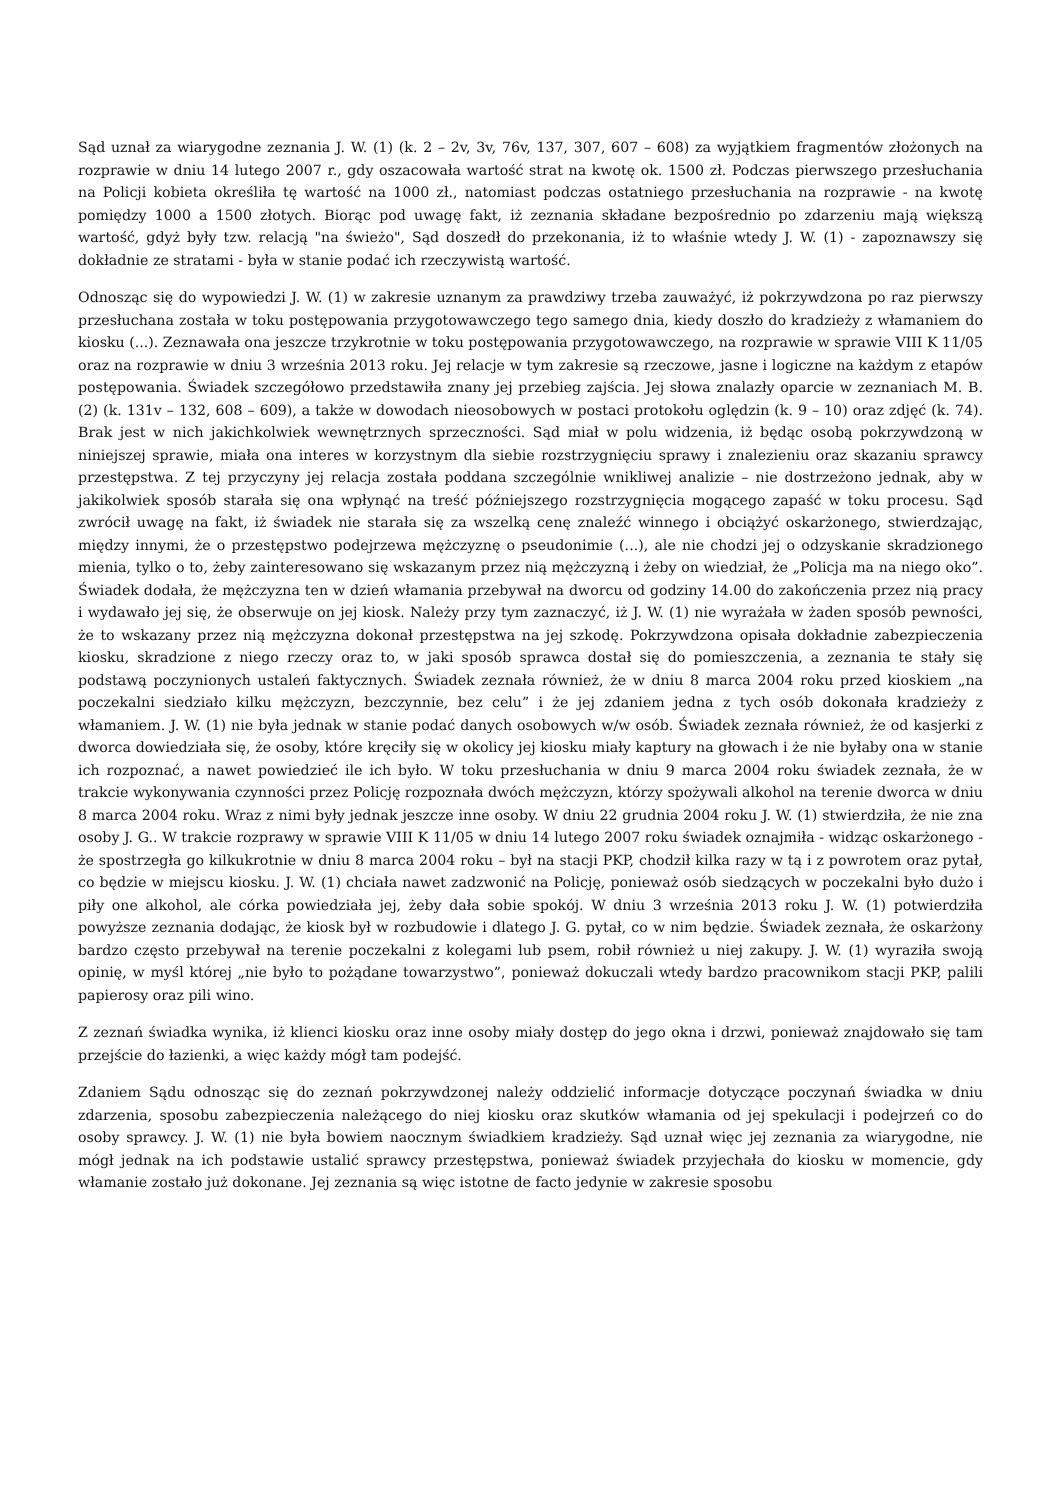Sąd uznał za wiarygodne zeznania J. W. (1) (k. 2 – 2v, 3v, 76v, 137, 307, 607 – 608) za wyjątkiem fragmentów złożonych na rozprawie w dniu 14 lutego 2007 r., gdy oszacowała wartość strat na kwotę ok. 1500 zł. Podczas pierwszego przesłuchania na Policji kobieta określiła tę wartość na 1000 zł., natomiast podczas ostatniego przesłuchania na rozprawie - na kwotę pomiędzy 1000 a 1500 złotych. Biorąc pod uwagę fakt, iż zeznania składane bezpośrednio po zdarzeniu mają większą wartość, gdyż były tzw. relacją "na świeżo", Sąd doszedł do przekonania, iż to właśnie wtedy J. W. (1) - zapoznawszy się dokładnie ze stratami - była w stanie podać ich rzeczywistą wartość.
Odnosząc się do wypowiedzi J. W. (1) w zakresie uznanym za prawdziwy trzeba zauważyć, iż pokrzywdzona po raz pierwszy przesłuchana została w toku postępowania przygotowawczego tego samego dnia, kiedy doszło do kradzieży z włamaniem do kiosku (...). Zeznawała ona jeszcze trzykrotnie w toku postępowania przygotowawczego, na rozprawie w sprawie VIII K 11/05 oraz na rozprawie w dniu 3 września 2013 roku. Jej relacje w tym zakresie są rzeczowe, jasne i logiczne na każdym z etapów postępowania. Świadek szczegółowo przedstawiła znany jej przebieg zajścia. Jej słowa znalazły oparcie w zeznaniach M. B. (2) (k. 131v – 132, 608 – 609), a także w dowodach nieosobowych w postaci protokołu oględzin (k. 9 – 10) oraz zdjęć (k. 74). Brak jest w nich jakichkolwiek wewnętrznych sprzeczności. Sąd miał w polu widzenia, iż będąc osobą pokrzywdzoną w niniejszej sprawie, miała ona interes w korzystnym dla siebie rozstrzygnięciu sprawy i znalezieniu oraz skazaniu sprawcy przestępstwa. Z tej przyczyny jej relacja została poddana szczególnie wnikliwej analizie – nie dostrzeżono jednak, aby w jakikolwiek sposób starała się ona wpłynąć na treść późniejszego rozstrzygnięcia mogącego zapaść w toku procesu. Sąd zwrócił uwagę na fakt, iż świadek nie starała się za wszelką cenę znaleźć winnego i obciążyć oskarżonego, stwierdzając, między innymi, że o przestępstwo podejrzewa mężczyznę o pseudonimie (...), ale nie chodzi jej o odzyskanie skradzionego mienia, tylko o to, żeby zainteresowano się wskazanym przez nią mężczyzną i żeby on wiedział, że „Policja ma na niego oko”. Świadek dodała, że mężczyzna ten w dzień włamania przebywał na dworcu od godziny 14.00 do zakończenia przez nią pracy i wydawało jej się, że obserwuje on jej kiosk. Należy przy tym zaznaczyć, iż J. W. (1) nie wyrażała w żaden sposób pewności, że to wskazany przez nią mężczyzna dokonał przestępstwa na jej szkodę. Pokrzywdzona opisała dokładnie zabezpieczenia kiosku, skradzione z niego rzeczy oraz to, w jaki sposób sprawca dostał się do pomieszczenia, a zeznania te stały się podstawą poczynionych ustaleń faktycznych. Świadek zeznała również, że w dniu 8 marca 2004 roku przed kioskiem „na poczekalni siedziało kilku mężczyzn, bezczynnie, bez celu” i że jej zdaniem jedna z tych osób dokonała kradzieży z włamaniem. J. W. (1) nie była jednak w stanie podać danych osobowych w/w osób. Świadek zeznała również, że od kasjerki z dworca dowiedziała się, że osoby, które kręciły się w okolicy jej kiosku miały kaptury na głowach i że nie byłaby ona w stanie ich rozpoznać, a nawet powiedzieć ile ich było. W toku przesłuchania w dniu 9 marca 2004 roku świadek zeznała, że w trakcie wykonywania czynności przez Policję rozpoznała dwóch mężczyzn, którzy spożywali alkohol na terenie dworca w dniu 8 marca 2004 roku. Wraz z nimi były jednak jeszcze inne osoby. W dniu 22 grudnia 2004 roku J. W. (1) stwierdziła, że nie zna osoby J. G.. W trakcie rozprawy w sprawie VIII K 11/05 w dniu 14 lutego 2007 roku świadek oznajmiła - widząc oskarżonego - że spostrzegła go kilkukrotnie w dniu 8 marca 2004 roku – był na stacji PKP, chodził kilka razy w tą i z powrotem oraz pytał, co będzie w miejscu kiosku. J. W. (1) chciała nawet zadzwonić na Policję, ponieważ osób siedzących w poczekalni było dużo i piły one alkohol, ale córka powiedziała jej, żeby dała sobie spokój. W dniu 3 września 2013 roku J. W. (1) potwierdziła powyższe zeznania dodając, że kiosk był w rozbudowie i dlatego J. G. pytał, co w nim będzie. Świadek zeznała, że oskarżony bardzo często przebywał na terenie poczekalni z kolegami lub psem, robił również u niej zakupy. J. W. (1) wyraziła swoją opinię, w myśl której „nie było to pożądane towarzystwo”, ponieważ dokuczali wtedy bardzo pracownikom stacji PKP, palili papierosy oraz pili wino.
Z zeznań świadka wynika, iż klienci kiosku oraz inne osoby miały dostęp do jego okna i drzwi, ponieważ znajdowało się tam przejście do łazienki, a więc każdy mógł tam podejść.
Zdaniem Sądu odnosząc się do zeznań pokrzywdzonej należy oddzielić informacje dotyczące poczynań świadka w dniu zdarzenia, sposobu zabezpieczenia należącego do niej kiosku oraz skutków włamania od jej spekulacji i podejrzeń co do osoby sprawcy. J. W. (1) nie była bowiem naocznym świadkiem kradzieży. Sąd uznał więc jej zeznania za wiarygodne, nie mógł jednak na ich podstawie ustalić sprawcy przestępstwa, ponieważ świadek przyjechała do kiosku w momencie, gdy włamanie zostało już dokonane. Jej zeznania są więc istotne de facto jedynie w zakresie sposobu